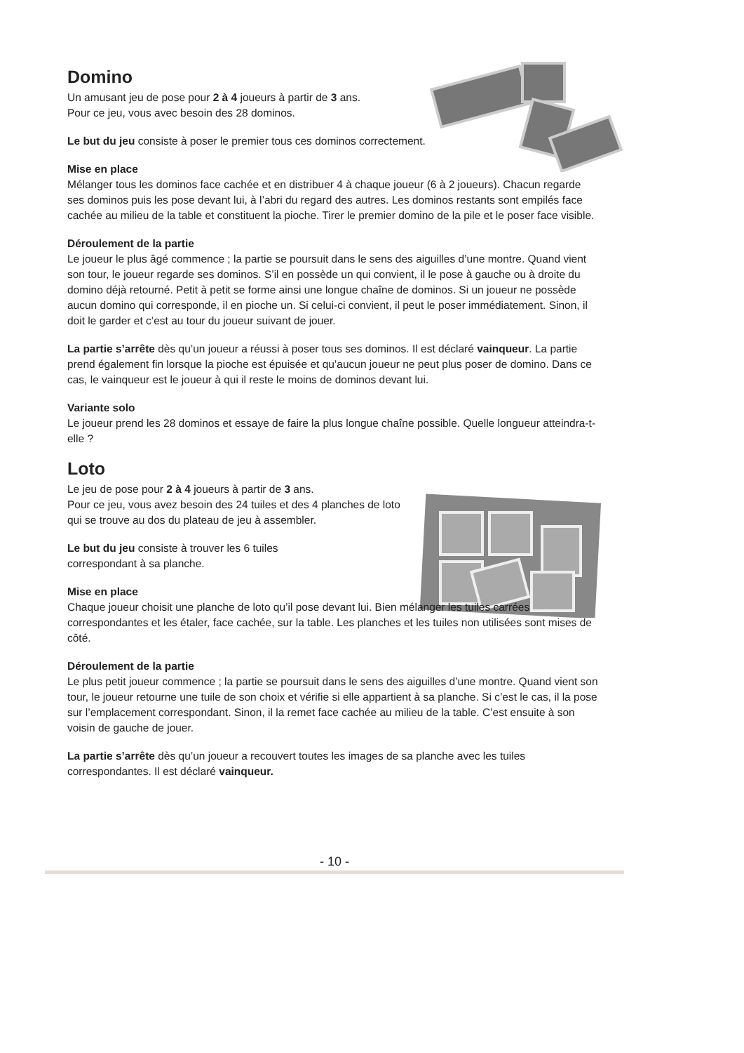Domino
Un amusant jeu de pose pour 2 à 4 joueurs à partir de 3 ans.
Pour ce jeu, vous avec besoin des 28 dominos.
Le but du jeu consiste à poser le premier tous ces dominos correctement.
Mise en place
Mélanger tous les dominos face cachée et en distribuer 4 à chaque joueur (6 à 2 joueurs). Chacun regarde ses dominos puis les pose devant lui, à l’abri du regard des autres. Les dominos restants sont empilés face cachée au milieu de la table et constituent la pioche. Tirer le premier domino de la pile et le poser face visible.
Déroulement de la partie
Le joueur le plus âgé commence ; la partie se poursuit dans le sens des aiguilles d’une montre. Quand vient son tour, le joueur regarde ses dominos. S’il en possède un qui convient, il le pose à gauche ou à droite du domino déjà retourné. Petit à petit se forme ainsi une longue chaîne de dominos. Si un joueur ne possède aucun domino qui corresponde, il en pioche un. Si celui-ci convient, il peut le poser immédiatement. Sinon, il doit le garder et c’est au tour du joueur suivant de jouer.
La partie s’arrête dès qu’un joueur a réussi à poser tous ses dominos. Il est déclaré vainqueur. La partie prend également fin lorsque la pioche est épuisée et qu’aucun joueur ne peut plus poser de domino. Dans ce cas, le vainqueur est le joueur à qui il reste le moins de dominos devant lui.
Variante solo
Le joueur prend les 28 dominos et essaye de faire la plus longue chaîne possible. Quelle longueur atteindra-t-elle ?
Loto
Le jeu de pose pour 2 à 4 joueurs à partir de 3 ans.
Pour ce jeu, vous avez besoin des 24 tuiles et des 4 planches de loto qui se trouve au dos du plateau de jeu à assembler.
Le but du jeu consiste à trouver les 6 tuiles
correspondant à sa planche.
Mise en place
Chaque joueur choisit une planche de loto qu’il pose devant lui. Bien mélanger les tuiles carrées correspondantes et les étaler, face cachée, sur la table. Les planches et les tuiles non utilisées sont mises de côté.
Déroulement de la partie
Le plus petit joueur commence ; la partie se poursuit dans le sens des aiguilles d’une montre. Quand vient son tour, le joueur retourne une tuile de son choix et vérifie si elle appartient à sa planche. Si c’est le cas, il la pose sur l’emplacement correspondant. Sinon, il la remet face cachée au milieu de la table. C’est ensuite à son voisin de gauche de jouer.
La partie s’arrête dès qu’un joueur a recouvert toutes les images de sa planche avec les tuiles correspondantes. Il est déclaré vainqueur.
- 10 -